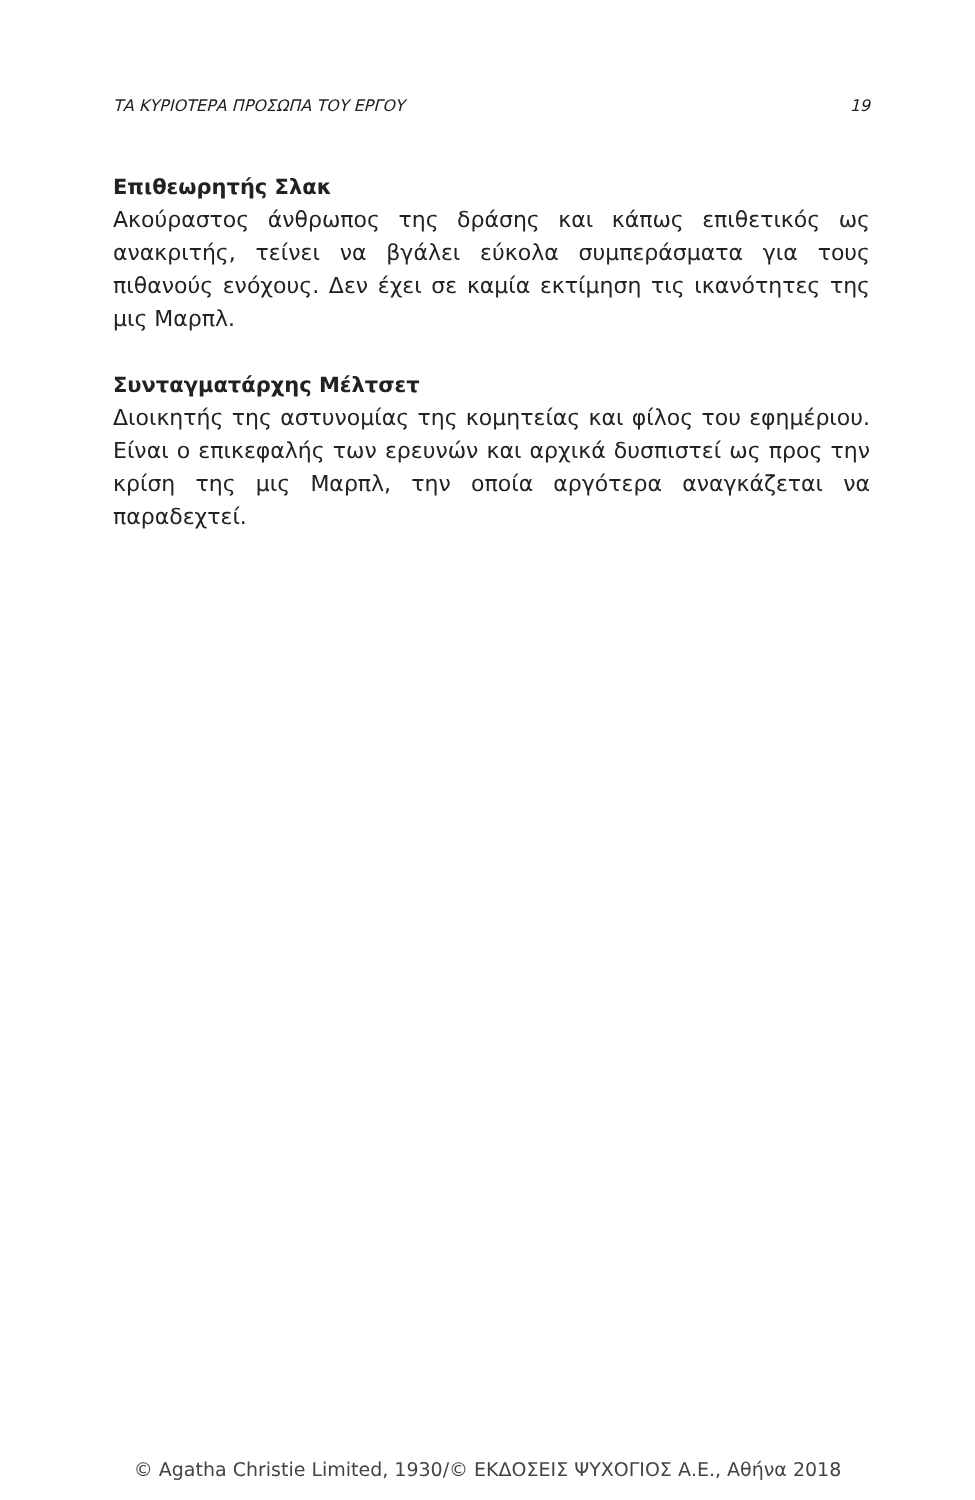ΤΑ ΚΥΡΙΟΤΕΡΑ ΠΡΟΣΩΠΑ ΤΟΥ ΕΡΓΟΥ 19
Επιθεωρητής Σλακ
Ακούραστος άνθρωπος της δράσης και κάπως επιθετικός ως ανακριτής, τείνει να βγάλει εύκολα συμπεράσματα για τους πιθανούς ενόχους. Δεν έχει σε καμία εκτίμηση τις ικανότητες της μις Μαρπλ.
Συνταγματάρχης Μέλτσετ
Διοικητής της αστυνομίας της κομητείας και φίλος του εφημέριου. Είναι ο επικεφαλής των ερευνών και αρχικά δυσπιστεί ως προς την κρίση της μις Μαρπλ, την οποία αργότερα αναγκάζεται να παραδεχτεί.
© Agatha Christie Limited, 1930/© ΕΚΔΟΣΕΙΣ ΨΥΧΟΓΙΟΣ Α.Ε., Αθήνα 2018